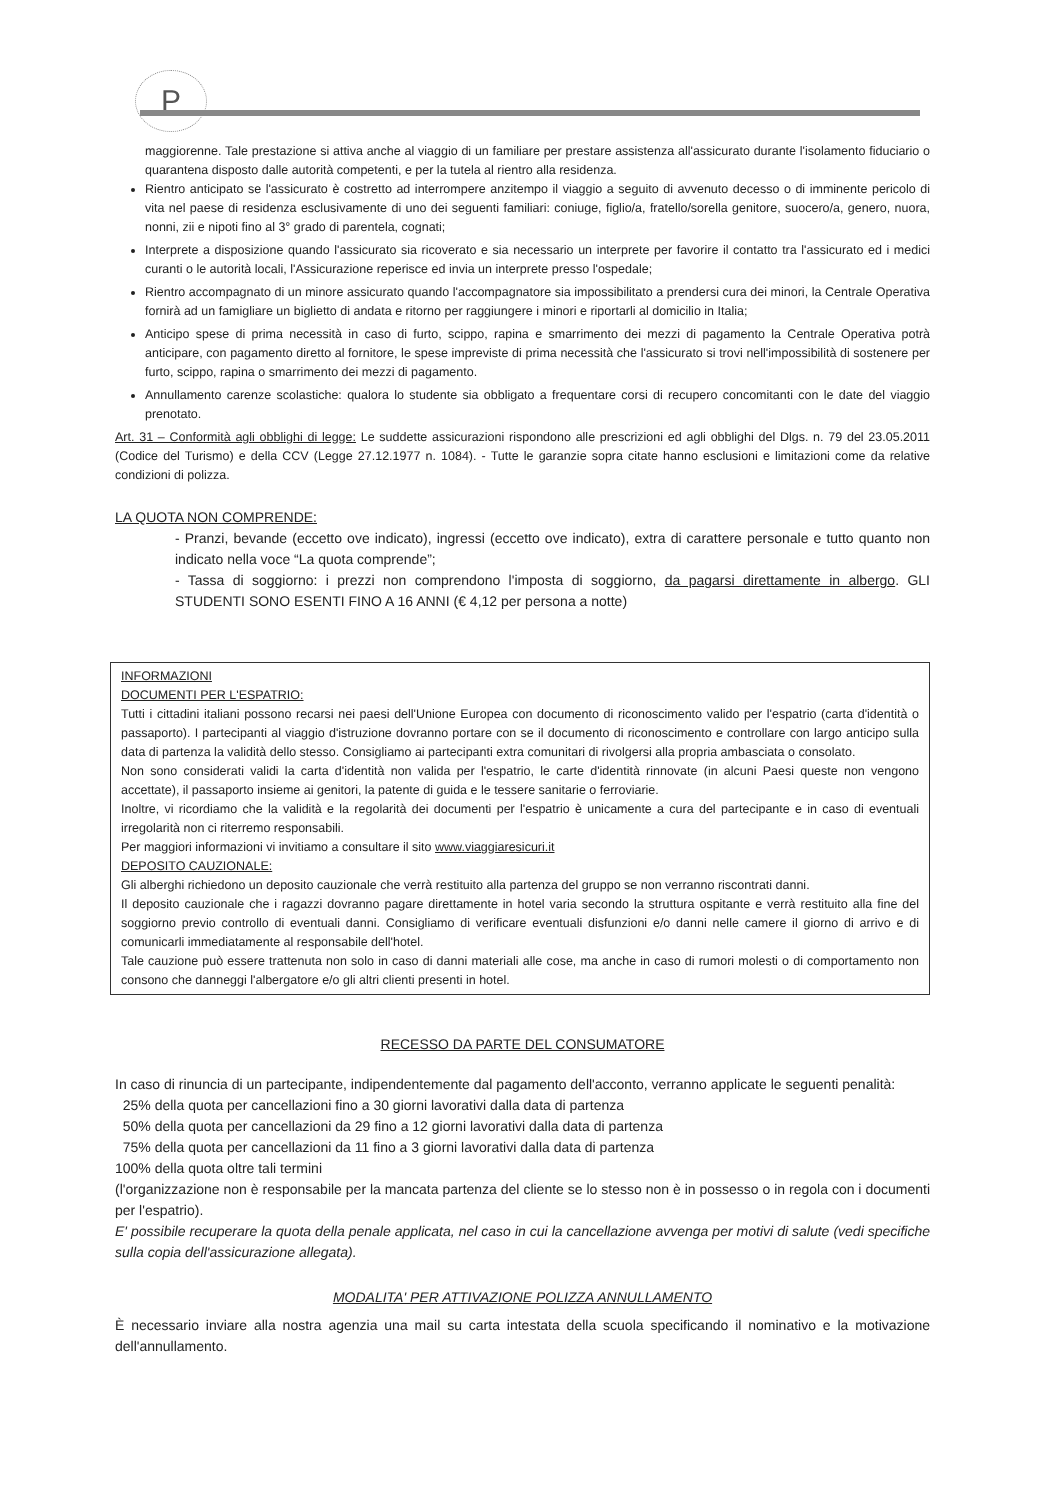P
maggiorenne. Tale prestazione si attiva anche al viaggio di un familiare per prestare assistenza all'assicurato durante l'isolamento fiduciario o quarantena disposto dalle autorità competenti, e per la tutela al rientro alla residenza.
Rientro anticipato se l'assicurato è costretto ad interrompere anzitempo il viaggio a seguito di avvenuto decesso o di imminente pericolo di vita nel paese di residenza esclusivamente di uno dei seguenti familiari: coniuge, figlio/a, fratello/sorella genitore, suocero/a, genero, nuora, nonni, zii e nipoti fino al 3° grado di parentela, cognati;
Interprete a disposizione quando l'assicurato sia ricoverato e sia necessario un interprete per favorire il contatto tra l'assicurato ed i medici curanti o le autorità locali, l'Assicurazione reperisce ed invia un interprete presso l'ospedale;
Rientro accompagnato di un minore assicurato quando l'accompagnatore sia impossibilitato a prendersi cura dei minori, la Centrale Operativa fornirà ad un famigliare un biglietto di andata e ritorno per raggiungere i minori e riportarli al domicilio in Italia;
Anticipo spese di prima necessità in caso di furto, scippo, rapina e smarrimento dei mezzi di pagamento la Centrale Operativa potrà anticipare, con pagamento diretto al fornitore, le spese impreviste di prima necessità che l'assicurato si trovi nell'impossibilità di sostenere per furto, scippo, rapina o smarrimento dei mezzi di pagamento.
Annullamento carenze scolastiche: qualora lo studente sia obbligato a frequentare corsi di recupero concomitanti con le date del viaggio prenotato.
Art. 31 – Conformità agli obblighi di legge: Le suddette assicurazioni rispondono alle prescrizioni ed agli obblighi del Dlgs. n. 79 del 23.05.2011 (Codice del Turismo) e della CCV (Legge 27.12.1977 n. 1084). - Tutte le garanzie sopra citate hanno esclusioni e limitazioni come da relative condizioni di polizza.
LA QUOTA NON COMPRENDE:
- Pranzi, bevande (eccetto ove indicato), ingressi (eccetto ove indicato), extra di carattere personale e tutto quanto non indicato nella voce “La quota comprende”;
- Tassa di soggiorno: i prezzi non comprendono l'imposta di soggiorno, da pagarsi direttamente in albergo. GLI STUDENTI SONO ESENTI FINO A 16 ANNI (€ 4,12 per persona a notte)
INFORMAZIONI
DOCUMENTI PER L'ESPATRIO:
Tutti i cittadini italiani possono recarsi nei paesi dell'Unione Europea con documento di riconoscimento valido per l'espatrio (carta d'identità o passaporto). I partecipanti al viaggio d'istruzione dovranno portare con se il documento di riconoscimento e controllare con largo anticipo sulla data di partenza la validità dello stesso. Consigliamo ai partecipanti extra comunitari di rivolgersi alla propria ambasciata o consolato.
Non sono considerati validi la carta d'identità non valida per l'espatrio, le carte d'identità rinnovate (in alcuni Paesi queste non vengono accettate), il passaporto insieme ai genitori, la patente di guida e le tessere sanitarie o ferroviarie.
Inoltre, vi ricordiamo che la validità e la regolarità dei documenti per l'espatrio è unicamente a cura del partecipante e in caso di eventuali irregolarità non ci riterremo responsabili.
Per maggiori informazioni vi invitiamo a consultare il sito www.viaggiaresicuri.it
DEPOSITO CAUZIONALE:
Gli alberghi richiedono un deposito cauzionale che verrà restituito alla partenza del gruppo se non verranno riscontrati danni.
Il deposito cauzionale che i ragazzi dovranno pagare direttamente in hotel varia secondo la struttura ospitante e verrà restituito alla fine del soggiorno previo controllo di eventuali danni. Consigliamo di verificare eventuali disfunzioni e/o danni nelle camere il giorno di arrivo e di comunicarli immediatamente al responsabile dell'hotel.
Tale cauzione può essere trattenuta non solo in caso di danni materiali alle cose, ma anche in caso di rumori molesti o di comportamento non consono che danneggi l'albergatore e/o gli altri clienti presenti in hotel.
RECESSO DA PARTE DEL CONSUMATORE
In caso di rinuncia di un partecipante, indipendentemente dal pagamento dell'acconto, verranno applicate le seguenti penalità:
25% della quota per cancellazioni fino a 30 giorni lavorativi dalla data di partenza
50% della quota per cancellazioni da 29 fino a 12 giorni lavorativi dalla data di partenza
75% della quota per cancellazioni da 11 fino a 3 giorni lavorativi dalla data di partenza
100% della quota oltre tali termini
(l'organizzazione non è responsabile per la mancata partenza del cliente se lo stesso non è in possesso o in regola con i documenti per l'espatrio).
E' possibile recuperare la quota della penale applicata, nel caso in cui la cancellazione avvenga per motivi di salute (vedi specifiche sulla copia dell'assicurazione allegata).
MODALITA' PER ATTIVAZIONE POLIZZA ANNULLAMENTO
È necessario inviare alla nostra agenzia una mail su carta intestata della scuola specificando il nominativo e la motivazione dell'annullamento.